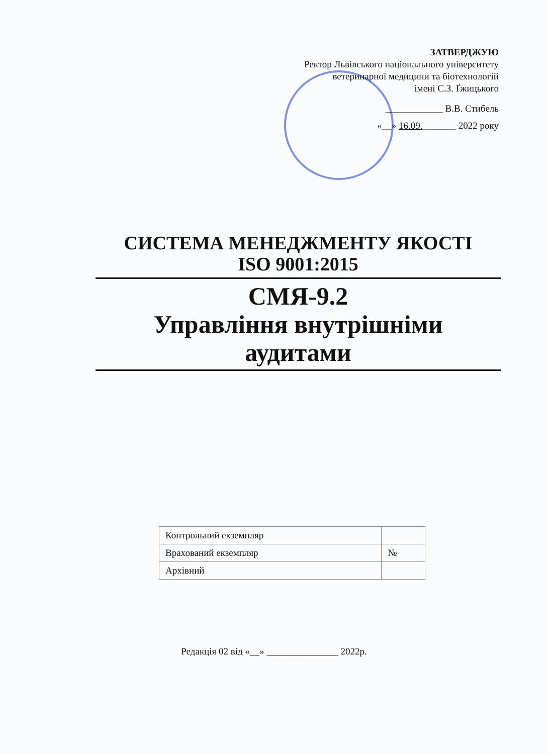ЗАТВЕРДЖУЮ
Ректор Львівського національного університету
ветеринарної медицини та біотехнологій
імені С.З. Ґжицького
____________ В.В. Стибель
«__» 16.09._______ 2022 року
СИСТЕМА МЕНЕДЖМЕНТУ ЯКОСТІ
ISO 9001:2015
СМЯ-9.2
Управління внутрішніми
аудитами
| Контрольний екземпляр | |
| Врахований екземпляр | № |
| Архівний | |
Редакція 02 від «__» _______________ 2022р.